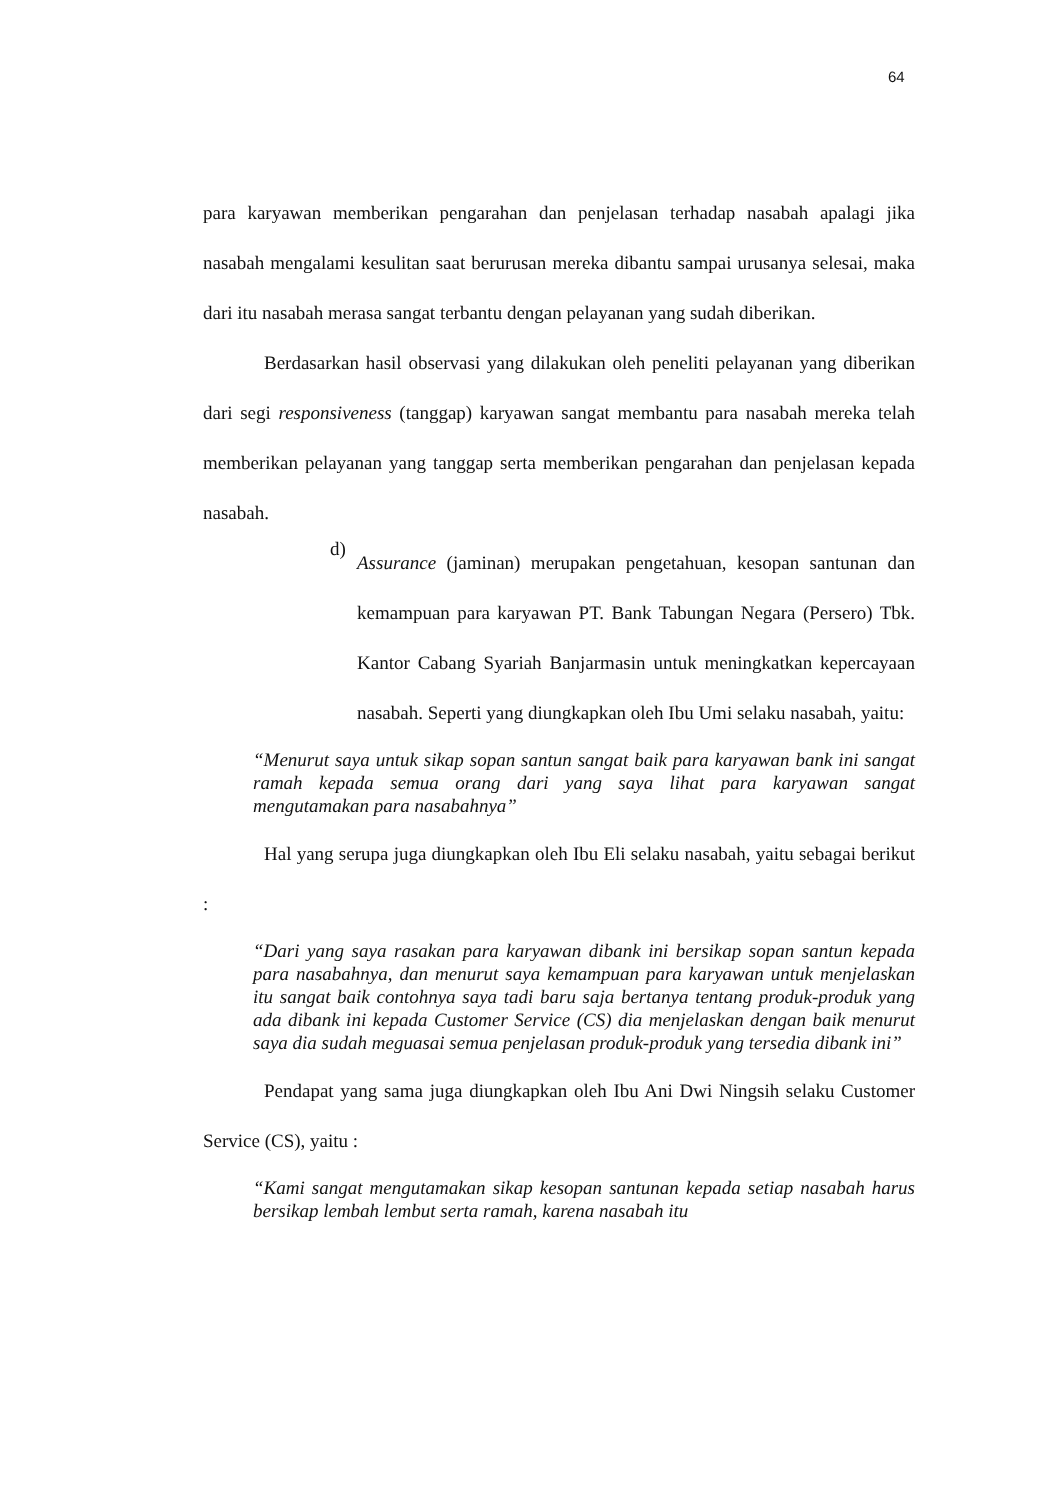64
para karyawan memberikan pengarahan dan penjelasan terhadap nasabah apalagi jika nasabah mengalami kesulitan saat berurusan mereka dibantu sampai urusanya selesai, maka dari itu nasabah merasa sangat terbantu dengan pelayanan yang sudah diberikan.
Berdasarkan hasil observasi yang dilakukan oleh peneliti pelayanan yang diberikan dari segi responsiveness (tanggap) karyawan sangat membantu para nasabah mereka telah memberikan pelayanan yang tanggap serta memberikan pengarahan dan penjelasan kepada nasabah.
d)
Assurance (jaminan) merupakan pengetahuan, kesopan santunan dan kemampuan para karyawan PT. Bank Tabungan Negara (Persero) Tbk. Kantor Cabang Syariah Banjarmasin untuk meningkatkan kepercayaan nasabah. Seperti yang diungkapkan oleh Ibu Umi selaku nasabah, yaitu:
“Menurut saya untuk sikap sopan santun sangat baik para karyawan bank ini sangat ramah kepada semua orang dari yang saya lihat para karyawan sangat mengutamakan para nasabahnya”
Hal yang serupa juga diungkapkan oleh Ibu Eli selaku nasabah, yaitu sebagai berikut :
“Dari yang saya rasakan para karyawan dibank ini bersikap sopan santun kepada para nasabahnya, dan menurut saya kemampuan para karyawan untuk menjelaskan itu sangat baik contohnya saya tadi baru saja bertanya tentang produk-produk yang ada dibank ini kepada Customer Service (CS) dia menjelaskan dengan baik menurut saya dia sudah meguasai semua penjelasan produk-produk yang tersedia dibank ini”
Pendapat yang sama juga diungkapkan oleh Ibu Ani Dwi Ningsih selaku Customer Service (CS), yaitu :
“Kami sangat mengutamakan sikap kesopan santunan kepada setiap nasabah harus bersikap lembah lembut serta ramah, karena nasabah itu